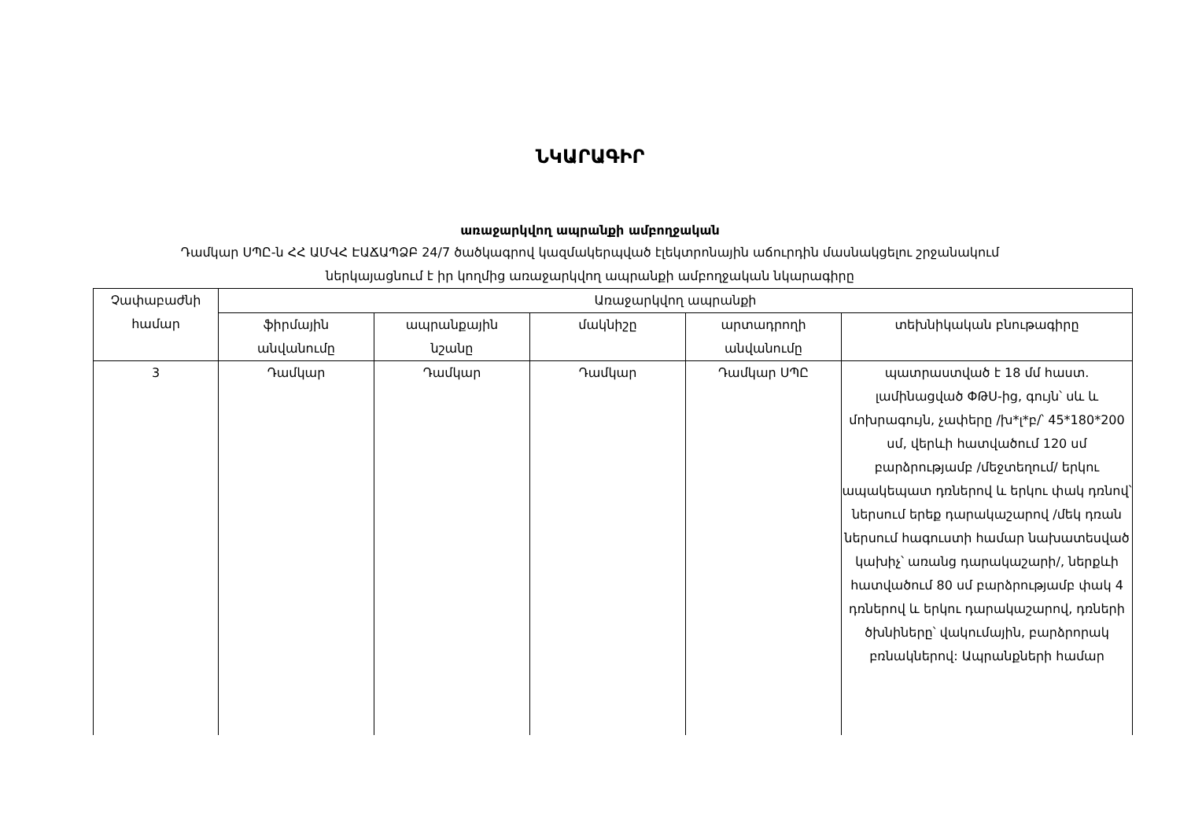ՆԿԱՐԱԳԻՐ
առաջարկվող ապրանքի ամբողջական
Դամկար ՍՊԸ-ն ՀՀ ԱՄՎՀ ԷԱՃԱՊՁԲ 24/7 ծածկագրով կազմակերպված էլեկտրոնային աճուրդին մասնակցելու շրջանակում
ներկայացնում է իր կողմից առաջարկվող ապրանքի ամբողջական նկարագիրը
| Չափաբաժնի համար | Առաջարկվող ապրանքի | | | | |
| --- | --- | --- | --- | --- | --- |
| | ֆիրմային անվանումը | ապրանքային նշանը | մակնիշը | արտադրողի անվանումը | տեխնիկական բնութագիրը |
| 3 | Դամկար | Դամկար | Դամկար | Դամկար ՍՊԸ | պատրաստված է 18 մմ հաստ. լամինացված ՓԹՍ-ից, գույն՝ սև և մոխրագույն, չափերը /խ*լ*բ/՝ 45*180*200 սմ, վերևի հատվածում 120 սմ բարձրությամբ /մեջտեղում/ երկու ապակեպատ դռներով և երկու փակ դռնով՝ ներսում երեք դարակաշարով /մեկ դռան ներսում հագուստի համար նախատեսված կախիչ՝ առանց դարակաշարի/, ներքևի հատվածում 80 սմ բարձրությամբ փակ 4 դռներով և երկու դարակաշարով, դռների ծխնիները՝ վակումային, բարձրորակ բռնակներով: Ապրանքների համար |